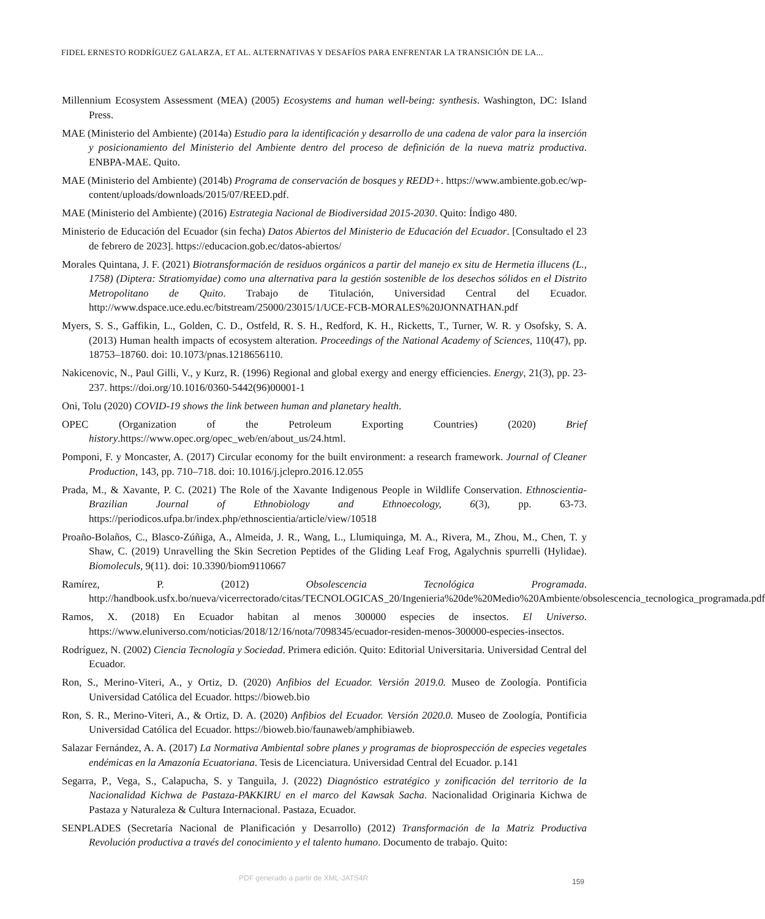FIDEL ERNESTO RODRÍGUEZ GALARZA, ET AL. ALTERNATIVAS Y DESAFÍOS PARA ENFRENTAR LA TRANSICIÓN DE LA...
Millennium Ecosystem Assessment (MEA) (2005) Ecosystems and human well-being: synthesis. Washington, DC: Island Press.
MAE (Ministerio del Ambiente) (2014a) Estudio para la identificación y desarrollo de una cadena de valor para la inserción y posicionamiento del Ministerio del Ambiente dentro del proceso de definición de la nueva matriz productiva. ENBPA-MAE. Quito.
MAE (Ministerio del Ambiente) (2014b) Programa de conservación de bosques y REDD+. https://www.ambiente.gob.ec/wp-content/uploads/downloads/2015/07/REED.pdf.
MAE (Ministerio del Ambiente) (2016) Estrategia Nacional de Biodiversidad 2015-2030. Quito: Índigo 480.
Ministerio de Educación del Ecuador (sin fecha) Datos Abiertos del Ministerio de Educación del Ecuador. [Consultado el 23 de febrero de 2023]. https://educacion.gob.ec/datos-abiertos/
Morales Quintana, J. F. (2021) Biotransformación de residuos orgánicos a partir del manejo ex situ de Hermetia illucens (L., 1758) (Diptera: Stratiomyidae) como una alternativa para la gestión sostenible de los desechos sólidos en el Distrito Metropolitano de Quito. Trabajo de Titulación, Universidad Central del Ecuador. http://www.dspace.uce.edu.ec/bitstream/25000/23015/1/UCE-FCB-MORALES%20JONNATHAN.pdf
Myers, S. S., Gaffikin, L., Golden, C. D., Ostfeld, R. S. H., Redford, K. H., Ricketts, T., Turner, W. R. y Osofsky, S. A. (2013) Human health impacts of ecosystem alteration. Proceedings of the National Academy of Sciences, 110(47), pp. 18753–18760. doi: 10.1073/pnas.1218656110.
Nakicenovic, N., Paul Gilli, V., y Kurz, R. (1996) Regional and global exergy and energy efficiencies. Energy, 21(3), pp. 23-237. https://doi.org/10.1016/0360-5442(96)00001-1
Oni, Tolu (2020) COVID-19 shows the link between human and planetary health.
OPEC (Organization of the Petroleum Exporting Countries) (2020) Brief history.https://www.opec.org/opec_web/en/about_us/24.html.
Pomponi, F. y Moncaster, A. (2017) Circular economy for the built environment: a research framework. Journal of Cleaner Production, 143, pp. 710–718. doi: 10.1016/j.jclepro.2016.12.055
Prada, M., & Xavante, P. C. (2021) The Role of the Xavante Indigenous People in Wildlife Conservation. Ethnoscientia-Brazilian Journal of Ethnobiology and Ethnoecology, 6(3), pp. 63-73. https://periodicos.ufpa.br/index.php/ethnoscientia/article/view/10518
Proaño-Bolaños, C., Blasco-Zúñiga, A., Almeida, J. R., Wang, L., Llumiquinga, M. A., Rivera, M., Zhou, M., Chen, T. y Shaw, C. (2019) Unravelling the Skin Secretion Peptides of the Gliding Leaf Frog, Agalychnis spurrelli (Hylidae). Biomoleculs, 9(11). doi: 10.3390/biom9110667
Ramírez, P. (2012) Obsolescencia Tecnológica Programada. http://handbook.usfx.bo/nueva/vicerrectorado/citas/TECNOLOGICAS_20/Ingenieria%20de%20Medio%20Ambiente/obsolescencia_tecnologica_programada.pdf
Ramos, X. (2018) En Ecuador habitan al menos 300000 especies de insectos. El Universo. https://www.eluniverso.com/noticias/2018/12/16/nota/7098345/ecuador-residen-menos-300000-especies-insectos.
Rodríguez, N. (2002) Ciencia Tecnología y Sociedad. Primera edición. Quito: Editorial Universitaria. Universidad Central del Ecuador.
Ron, S., Merino-Viteri, A., y Ortiz, D. (2020) Anfibios del Ecuador. Versión 2019.0. Museo de Zoología. Pontificia Universidad Católica del Ecuador. https://bioweb.bio
Ron, S. R., Merino-Viteri, A., & Ortiz, D. A. (2020) Anfibios del Ecuador. Versión 2020.0. Museo de Zoología, Pontificia Universidad Católica del Ecuador. https://bioweb.bio/faunaweb/amphibiaweb.
Salazar Fernández, A. A. (2017) La Normativa Ambiental sobre planes y programas de bioprospección de especies vegetales endémicas en la Amazonía Ecuatoriana. Tesis de Licenciatura. Universidad Central del Ecuador. p.141
Segarra, P., Vega, S., Calapucha, S. y Tanguila, J. (2022) Diagnóstico estratégico y zonificación del territorio de la Nacionalidad Kichwa de Pastaza-PAKKIRU en el marco del Kawsak Sacha. Nacionalidad Originaria Kichwa de Pastaza y Naturaleza & Cultura Internacional. Pastaza, Ecuador.
SENPLADES (Secretaría Nacional de Planificación y Desarrollo) (2012) Transformación de la Matriz Productiva Revolución productiva a través del conocimiento y el talento humano. Documento de trabajo. Quito:
PDF generado a partir de XML-JATS4R
159